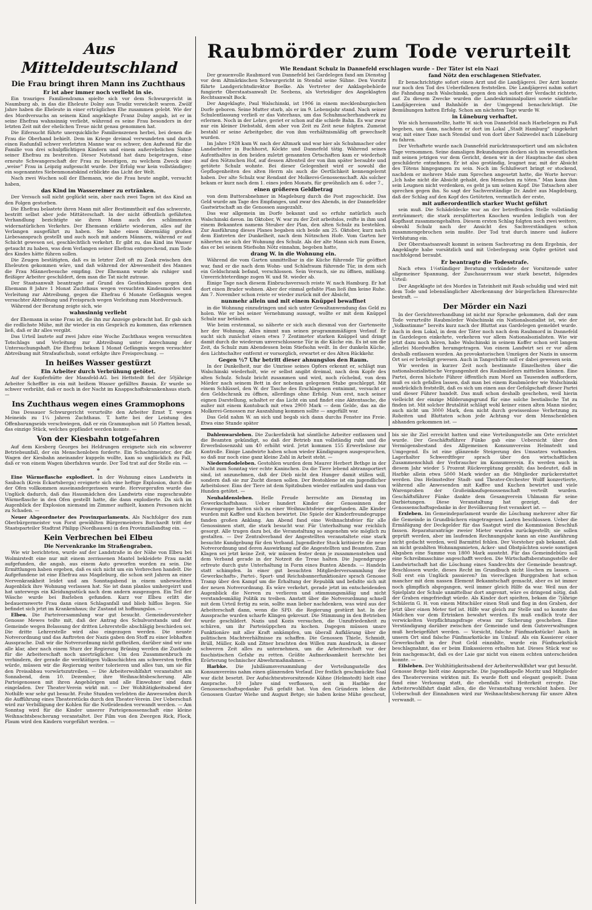Aus Mitteldeutschland
Die Frau bringt ihren Mann ins Zuchthaus
Er ist aber immer noch verliebt in sie.
Ein trauriges Familiendrama spielte sich vor dem Schwurgericht in Naumburg ab, in das die Eheleute Dolny aus Teudiz verwickelt waren. Zwölf Jahre haben die Eheleute in einer erträglichen Ehe zusammen gelebt. Wie der des Mordversuchs an seinem Kind angeklagte Franz Dolny angab, ist er in seine Ehefrau wahnsinnig verliebt, während es seine Frau besonders in der letzten Zeit mit der ehelichen Treue nicht genau genommen hat.
Die Eifersucht führte unerquickliche Familienszenen herbei, bei denen die Frau die Oberhand behielt. Dem im Kriege dreimal verwundeten und durch einen Radunfall schwer verletzten Manne war es schwer, den Aufwand für die Familie von drei schulpflichtigen Kindern und einem außerehelichen Sohne seiner Ehefrau zu bestreiten. Dieser Notstand hat dazu beigetragen, eine erneute Schwangerschaft der Frau zu beseitigen, zu welchem Zweck eine „weise“ Frau in Leipzig aufgesucht wurde. Der Erfolg war kein vollständiger; ein sogenanntes Siebenmonatskind erblickte das Licht der Welt.
Nach zwei Wochen soll der Ehemann, wie die Frau heute angibt, versucht haben,
das Kind im Wassereimer zu ertränken.
Der Versuch soll nicht geglückt sein, aber nach zwei Tagen ist das Kind an den Folgen gestorben.
Die Ehefrau belastete ihren Mann mit aller Bestimmtheit auf das schwerste, bestritt selbst aber jede Mittäterschaft. In der nicht öffentlich geführten Verhandlung bezichtigte sie ihren Mann auch des schlimmsten widernatürlichen Verkehrs. Der Ehemann erklärte wiederum, alles auf ihr Verlangen ausgeführt zu haben. Sie habe einen übermäßig großen Liebesanspruch gestellt und auch noch mit andern Männern, während er auf Schicht gewesen sei, geschlechtlich verkehrt. Er gibt zu, das Kind ins Wasser getaucht zu haben, was dem Verlangen seiner Ehefrau entsprechend, zum Tode des Kindes hätte führen sollen.
Die Zeugen bestätigten, daß es in letzter Zeit oft zu Zank zwischen den Eheleuten gekommen wäre, und daß während der Abwesenheit des Mannes die Frau Männerbesuche empfing. Der Ehemann wurde als ruhiger und fleißiger Arbeiter geschildert, dem man die Tat nicht zutraue.
Der Staatsanwalt beantragte auf Grund des Geständnisses gegen den Ehemann 8 Jahre 1 Monat Zuchthaus wegen versuchten Kindesmordes und Verleitung zur Abtreibung, gegen die Ehefrau 6 Monate Gefängnis wegen versuchter Abtreibung und Freispruch wegen Verleitung zum Mordversuch.
Während der Beratung zeigte sich, wie
wahnsinnig verliebt
der Ehemann in seine Frau ist, die ihn zur Anzeige gebracht hat. Er gab sich die redlichste Mühe, mit ihr wieder in ein Gespräch zu kommen, das erkennen ließ, daß er ihr alles vergibt.
Das Urteil lautete auf zwei Jahre eine Woche Zuchthaus wegen versuchten Totschlags und Verleitung zur Abtreibung unter Anrechnung der Untersuchungshaft. Die Ehefrau bekam 1 Monat Gefängnis wegen versuchter Abtreibung mit Strafaufschub, sonst erfolgte ihre Freisprechung. —
In heißes Wasser gestürzt
Ein Arbeiter durch Verbrühung getötet.
Auf der Kupferhütte der Mansfeld-AG. bei Hettstedt fiel der 50jährige Arbeiter Scheffler in ein mit heißem Wasser gefülltes Bassin. Er wurde so schwer verbrüht, daß er noch in der Nacht im Knappschaftskrankenhaus starb. —
Ins Zuchthaus wegen eines Grammophons
Das Dessauer Schwurgericht verurteilte den Arbeiter Ernst T. wegen Meineids zu 1¼ Jahren Zuchthaus. T. hatte bei der Leistung des Offenbarungseids verschwiegen, daß er ein Grammophon mit 50 Platten besaß, das einzige Stück, welches gepfändet werden konnte. —
Von der Kiesbahn totgefahren
Auf dem Kiesberg Georges bei Heldrungen ereignete sich ein schwerer Betriebsunfall, der ein Menschenleben forderte. Ein Schachtmeister, der die Wagen der Kiesbahn aneinander kuppeln wollte, kam so unglücklich zu Fall, daß er von einem Wagen überfahren wurde. Der Tod trat auf der Stelle ein. —
*
Eine Wärmeflasche explodiert. In der Wohnung eines Landwirts in Saubach (Kreis Eckartsberga) ereignete sich eine heftige Explosion, durch die der Ofen vollkommen auseinandergerissen wurde. Hervorgerufen wurde das Unglück dadurch, daß das Hausmädchen des Landwirts eine zugeschraubte Wärmeflasche in den Ofen gestellt hatte, die dann explodierte. Da sich im Augenblick der Explosion niemand im Zimmer aufhielt, kamen Personen nicht zu Schaden. —
Neuer Abgeordneter des Provinzparlaments. Als Nachfolger des zum Oberbürgermeister von Forst gewählten Bürgermeisters Borchardt tritt der Staatsparteiler Stadtrat Philipp (Nordhausen) in den Provinziallandtag ein. —
Kein Verbrechen bei Elbeu
Die Nervenkranke im Straßengraben.
Wie wir berichteten, wurde auf der Landstraße in der Nähe von Elbeu bei Wolmirstedt eine nur mit einem zerrissenen Mantel bekleidete Frau nackt aufgefunden, die angab, aus einem Auto geworfen worden zu sein. Die Ermittlungen haben ergeben, daß es sich nicht um ein Verbrechen handelt. Die Aufgefundene ist eine Ehefrau aus Magdeburg, die schon seit Jahren an einer Nervenkrankheit leidet und am Sonntagabend in einem unbewachten Augenblick ihre Wohnung verlassen hat. Sie ist dann planlos umhergeirrt und hat unterwegs ein Kleidungsstück nach dem andern ausgezogen. Ein Teil der Wäsche wurde bei Barleben gefunden. Kurz vor Elbeu erlitt die bedauernswerte Frau dann einen Schlaganfall und blieb hilflos liegen. Sie befindet sich jetzt im Krankenhaus; ihr Zustand ist hoffnungslos. —
Elbeu. Die Parteiversammlung war gut besucht. Gemeindevorsteher Genosse Mewes teilte mit, daß der Antrag des Schulvorstands und der Gemeinde wegen Belassung der dritten Lehrerstelle abschlägig beschieden sei. Die dritte Lehrerstelle wird also eingezogen werden. Die neuste Notverordnung und das Auftreten der Nazis gaben den Stoff zu einer lebhaften Aussprache. Daß wir die Notverordnung nicht gutheißen, darüber sind wir uns alle klar, aber nach einem Sturz der Regierung Brüning werden die Zustände für die Arbeiterschaft noch unerträglicher. Um den Zusammenbruch zu verhindern, der gerade die werktätigen Volksschichten am schwersten treffen würde, müssen wir die Regierung weiter tolerieren und alles tun, um sie für den Preisabbau vorwärtszutreiben. — Die Arbeiterwohlfahrt veranstaltet am Sonnabend, dem 10. Dezember, ihre Weihnachtsbescherung. Alle Parteigenossen mit ihren Angehörigen und alle Einwohner sind dazu eingeladen. Der Theater-Verein wirkt mit. — Der Wohltätigkeitsabend der Nothilfe war sehr gut besucht. Frohe Stunden verlebten die Anwesenden durch die Aufführung eines Theaterstücks durch den Theater-Verein. Der Ueberschuß wird zur Verbilligung der Kohlen für die Notleidenden verwandt werden. — Am Sonntag wird für die Kinder unserer Parteigenossenschaft eine kleine Weihnachtsbescherung veranstaltet. Der Film von den Zwergen Rick, Flock, Flaum wird den Kindern vorgeführt werden. —
Raubmörder zum Tode verurteilt
Wie Rendant Schulz in Dannefeld erschlagen wurde – Der Täter ist ein Nazi
Der grauenvolle Raubmord von Dannefeld bei Gardelegen fand am Dienstag vor dem Altmärkischen Schwurgericht in Stendal seine Sühne. Den Vorsitz führte Landgerichtsdirektor Boelke. Als Vertreter der Anklagebehörde fungierte Oberstaatsanwalt Dr. Seebens, als Verteidiger des Angeklagten Rechtsanwalt Bock.
Der Angeklagte, Paul Walschinski, ist 1906 in einem mecklenburgischen Dorfe geboren. Seine Mutter starb, als er im 9. Lebensjahr stand. Nach seiner Schulentlassung verließ er das Vaterhaus, um das Schuhmacherhandwerk zu erlernen. Noch in der Lehre, geriet er schon auf die schiefe Bahn. Es war zwar nur ein kleiner Diebstahl, dem aber von Zeit zu Zeit neue folgten. Zumeist bestahl er seine Arbeitgeber, die von ihm verhältnismäßig oft gewechselt wurden.
Im Jahre 1928 kam W. nach der Altmark und war hier als Schuhmacher oder Landarbeiter in Buchhorst, Köckte und Dannefeld tätig. Während seines Aufenthaltes in den beiden zuletzt genannten Ortschaften kam er wiederholt auf den Nötzschen Hof, auf dessen Altenteil der von ihm später beraubte und getötete Schulz wohnte. Bei dieser Gelegenheit wird er sowohl die Gepflogenheiten des alten Herrn als auch die Oertlichkeit kennengelernt haben. Der alte Schulz war Rendant der Molkerei-Genossenschaft. Als solcher bekam er kurz nach dem 1. eines jeden Monats, für gewöhnlich am 6. oder 7.,
einen größeren Geldbetrag
von dem Butterabnehmer in Magdeburg durch die Post zugeschickt. Das Geld wurde am Tage des Empfanges, und zwar des Abends, in der Dannefelder Gastwirtschaft an die Genossen ausgezahlt.
Das war allgemein im Dorfe bekannt und so erfuhr natürlich auch Walschinski davon. Im Oktober, W. war zu der Zeit arbeitslos, reifte in ihm und einem Bekannten namens Steuber der Plan, den alten Schulz zu bestehlen. Zur Ausführung dieses Planes begaben sich beide am 25. Oktober, kurz nach dem Eintreten der Dunkelheit, nach dem Nötzschen Hofe. Vom Garten her näherten sie sich der Wohnung des Schulz. Als der alte Mann sich zum Essen, das er bei seinem Stiefsohn Nötz einnahm, begeben hatte,
drang W. in die Wohnung ein.
Während die vom Garten unmittelbar in die Küche führende Tür geöffnet war, fand er die nach dem Wohn- und Schlafraum führende Tür, in dem sich ein Geldschrank befand, verschlossen. Sein Versuch, sie zu öffnen, mißlang. Unverrichteterdinge zogen W. und St. wieder ab.
Einige Tage nach diesem Einbruchsversuch reiste W. nach Hamburg. Er hat dort einen Bruder wohnen. Aber der einmal gefaßte Plan ließ ihm keine Ruhe. Am 7. November schon reiste er wieder zurück mit der Absicht,
nunmehr allein und mit einem Knüppel bewaffnet
in die Wohnung einzudringen und sich unter Gewaltanwendung das Geld zu holen. Wie er bei seiner Vernehmung aussagt, wollte er mit dem Knüppel Schulz nur betäuben.
Wie beim erstenmal, so näherte er sich auch diesmal von der Gartenseite her der Wohnung. Alles nimmt nun seinen programmmäßigen Verlauf. Er sucht sich zunächst einen etwa 7 Zentimeter starken Knüppel und dringt damit durch die wiederum unverschlossene Tür in die Küche ein. Es ist um die Zeit, da Schulz zum Abendessen beim Stiefsohn weilt. In der dunkeln Küche, den Lichtschalter entfernt er vorsorglich, erwartet er des Alten Rückkehr.
Gegen ½7 Uhr betritt dieser ahnungslos den Raum.
In der Dunkelheit, nur die Umrisse seines Opfers erkennt er, schlägt nun Walschinski wiederholt, wie er selbst angibt dreimal, nach dem Kopfe des alten Schulz. Schulz bricht zusammen und wird, noch röchelnd, von dem Mörder nach seinem Bett in der nebenan gelegenen Stube geschleppt. Mit einem Schlüssel, den W. der Tasche des Erschlagenen entnimmt, versucht er den Geldschrank zu öffnen, allerdings ohne Erfolg. Nun erst, nach seiner eignen Darstellung, schaltet er das Licht ein und findet eine Aktentasche, die außer mit einem Kontobuch mit etwa 2900 Mark — dem Gelde, das an die Molkerei-Genossen zur Auszahlung kommen sollte — angefüllt war.
Das Geld nahm W. an sich und begab sich dann durchs Fenster ins Freie. Etwa eine Stunde später
fand Nötz den erschlagenen Stiefvater.
Er benachrichtigte sofort einen Arzt und die Landjägerei. Der Arzt konnte nur noch den Tod des Ueberfallenen feststellen. Die Landjägerei nahm sofort die Fahndung nach Walschinski, gegen den sich sofort der Verdacht richtete, auf. Zu diesem Zwecke wurden die Landeskriminalpolizei sowie sämtliche Landjägereien und Bahnhöfe in der Umgegend benachrichtigt. Die Bemühungen hatten Erfolg. Schon am nächsten Tage wurde W.
in Lüneburg verhaftet.
Wie sich herausstellte, hatte W. sich von Dannefeld nach Harbelegen zu Fuß begeben, um dann, nachdem er dort im Lokal „Stadt Hamburg“ eingekehrt war, mit einer Taxe nach Stendal und von dort über Salzwedel nach Lüneburg zu fahren.
Der Verhaftete wurde nach Dannefeld zurücktransportiert und am nächsten Tage vernommen. Seine damaligen Bekundungen decken sich im wesentlichen mit seinen jetzigen vor dem Gericht, denen wir in der Hauptsache das oben geschilderte entnehmen. Er ist also geständig, leugnet nur, mit der Absicht des Tötens hingegangen zu sein. Noch im Schlußwort bringt er stockend, nachdem er mehrere Male zum Sprechen angesetzt hatte, die Worte hervor: „Ich habe nicht die Absicht gehabt, den Menschen zu töten.“ Man kann ihm sein Leugnen nicht verdenken, es geht ja um seinen Kopf. Die Tatsachen aber sprechen gegen ihn. So sagt der Sachverständige Dr. André aus Magdeburg, daß der Schlag auf den Kopf des Getöteten, vermutlich der erste,
mit außerordentlich starker Wucht geführt
sein muß. Die Schädeldecke war an der betreffenden Stelle vollständig zertrümmert; die stark zersplitterten Knochen wurden lediglich von der Kopfhaut zusammengehalten. Diesem ersten Schlag folgten noch zwei weitere, obwohl Schulz nach der Ansicht des Sachverständigen schon zusammengebrochen sein mußte. Der Tod trat durch innere und äußere Verblutung ein.
Der Oberstaatsanwalt kommt in seinem Sachvortrag zu dem Ergebnis, der Angeklagte habe vorsätzlich und mit Ueberlegung sein Opfer getötet und nachfolgend beraubt.
Er beantragte die Todesstrafe.
Nach etwa 1½stündiger Beratung verkündete der Vorsitzende unter allgemeiner Spannung, der Zuschauerraum war stark besetzt, folgendes Urteil:
Der Angeklagte ist des Mordes in Tateinheit mit Raub schuldig und wird mit dem Tode und lebenslänglicher Aberkennung der bürgerlichen Ehrenrechte bestraft. —
Der Mörder ein Nazi
In der Gerichtsverhandlung ist nicht zur Sprache gekommen, daß der zum Tode verurteilte Raubmörder Walschinski ein Nationalsozialist ist, wie der „Volksstimme“ bereits kurz nach der Bluttat aus Gardelegen gemeldet wurde. Auch in dem Lokal, in dem der Täter noch nach dem Raubmord in Dannefeld in Gardelegen einkehrte, verkehren vor allem Nationalsozialisten. Wie wir jetzt dazu noch hören, habe Walschinski in seinem Koffer schon seit langem allerlei Mordwaffen herumgetragen. Von einem Landwirt sei er vor allem deshalb entlassen worden. An provokatorischen Umzügen der Nazis in unserm Ort sei er beteiligt gewesen. Auch in Tangerhütte soll er dabei gewesen sein.
Wir werden in kurzer Zeit noch bestimmte Einzelheiten über die nationalsozialistische Vergangenheit des Raubmörders mitteilen können. Eine Partei, deren höchste Führer öffentlich zum Mord an Tausenden auffordern, muß es sich gefallen lassen, daß man bei einem Raubmörder wie Walschinski ausdrücklich feststellt, daß es sich um einen aus der Gefolgschaft dieser Partei und dieser Führer handelt. Das muß schon deshalb geschehen, weil hierin vielleicht der einzige Milderungsgrund für eine solche bestialische Tat zu finden ist. Mit solcher Brutalität schlägt wohl keiner einen alten Mann nieder, auch nicht um 3000 Mark, dem nicht durch gewissenlose Verhetzung zu Roheiten und Bluttaten schon jede Achtung vor dem Menschenleben abhanden gekommen ist. —
Dahlenwarsleben. Die Zuckerfabrik hat sämtliche Arbeiter entlassen und die Beamten gekündigt, so daß der Betrieb nun vollständig ruht und die Erwerbslosenzahl um 40 erhöht wird. Jetzt kommen 155 Erwerbslose zur Kontrolle. Einige Landwirte haben schon wieder Kündigungen ausgesprochen, so daß nur noch eine ganz kleine Zahl in Arbeit steht. —
Niederndodeleben. Gestohlen wurden dem Maurer Herbert Bethge in der Nacht zum Sonntag vier echte Kaninchen. Da die Tiere lebend abtransportiert sind, ist anzunehmen, daß der Dieb nicht den Hunger damit stillen will, sondern daß sie zur Zucht dienen sollen. Der Bestohlene ist ein jugendlicher Arbeitsloser. Eins der Tiere ist dem Spitzbuben wieder entlaufen und dann von Hunden getötet. —
Neuhaldensleben. Helle Freude herrschte am Dienstag im Gewerkschaftshaus. Ueber hundert Kinder der Genossinnen der Frauengruppe hatten sich zu einer Weihnachtsfeier eingefunden. Alle Kinder wurden mit Kaffee und Kuchen bewirtet. Die Spiele der Kinderfreundegruppe fanden großen Anklang. Am Abend fand eine Weihnachtsfeier für alle Genossinnen statt, die stark besucht war. Für Unterhaltung war reichlich gesorgt. Alle trugen dazu bei, die Veranstaltung so angenehm wie möglich zu gestalten. — Der Zentralverband der Angestellten veranstaltete eine stark besuchte Kundgebung für den Verband. Jugendleiter Stock kritisierte die neue Notverordnung und deren Auswirkung auf die Angestellten und Beamten. Zum Klagen sei jetzt keine Zeit, wir müssen fester denn je zusammenstehen und dem Verband gerade in der Notzeit die Treue halten. Die Jugendgruppe erfreute durch gute Unterhaltung in Form eines Bunten Abends. — Handeln statt schimpfen. In einer gut besuchten Mitgliederversammlung der Gewerkschafts-, Partei-, Sport- und Reichsbannerfunktionäre sprach Genosse Tramp über den Kampf um die Erhaltung der Republik und befaßte sich mit der neuen Notverordnung. Es wäre verkehrt, gerade jetzt im entscheidenden Augenblick die Nerven zu verlieren und stimmungsmäßig und nicht verstandesmäßig Politik zu treiben. Anstatt über die Notverordnung schnell mit dem Urteil fertig zu sein, sollte man lieber nachdenken, was wird aus der Arbeiterschaft dann, wenn die SPD. die Regierung gestürzt hat. In der Aussprache wurden scharfe Klingen gekreuzt. Die Stimmung in den Betrieben wurde geschildert. Nazis und Kozis versuchen, die Unzufriedenheit zu schüren, um ihr Parteisüppchen zu kochen. Dagegen müssen unsre Funktionäre mit aller Kraft ankämpfen, um überall Aufklärung über die politischen Machtverhältnisse zu schaffen. Die Genossen Thiele, Schmidt, Brüll, Müller, Kolb und Zitner brachten den Willen zum Ausdruck, in dieser schweren Zeit alles zu unternehmen, um die Arbeiterschaft vor der faschistischen Gefahr zu retten. Größte Aufmerksamkeit herrschte bei Erörterung technischer Abwehrmaßnahmen. —
Harbke. Die Jubiläumsversammlung der Verteilungsstelle des Konsumvereins nahm einen glänzenden Verlauf. Der festlich geschmückte Saal war dicht besetzt. Der Aufsichtsratsvorsitzende Kühne (Helmstedt) hielt eine Ansprache. 10 Jahre sind verflossen, seit in Harbke der Genossenschaftsgedanke Fuß gefaßt hat. Von den Gründern leben die Genossen Gustav Wiehe und August Betge; sie haben keine Mühe gescheut, bis sie ihr Ziel erreicht hatten und eine Verteilungsstelle am Orte errichtet wurde. Der Geschäftsführer Fünke gab eine Uebersicht über den Vermögensbestand des Allgemeinen Konsumvereins Helmstedt und Umgegend. Es ist eine glänzende Steigerung des Umsatzes vorhanden. Lagerhalter Schwerdtfeger sprach über den wirtschaftlichen Zusammenschluß der Verbraucher im Konsumverein. Es werden auch in diesem Jahr wieder 5 Prozent Rückvergütung gezahlt; das bedeutet, daß in Harbke allein etwa 5000 Mark wieder an die Mitglieder zurückerstattet werden. Das Helmstedter Stadt- und Theater-Orchester Wolff konzertierte, während alle Anwesenden mit Kaffee und Kuchen bewirtet und viele Warenproben der Großeinkaufsgenossenschaft verteilt wurden. Geschäftsführer Fünke dankte dem Gesangverein Uhlmann für seine Darbietungen. Diese Veranstaltung hat gezeigt, daß der Genossenschaftsgedanke in der Bevölkerung fest verankert ist. —
Erxleben. Im Gemeindeparlament wurde die Löschung mehrerer alter für die Gemeinde in Grundbüchern eingetragenen Lasten beschlossen. Ueber die Ermäßigung der Deckgelder für das Saatgut wird die Kommission Beschluß fassen. Reparaturanträge zweier Mieter wurden zurückgestellt; sie sollen geprüft werden, aber im laufenden Rechnungsjahr kann an eine Ausführung nicht gedacht werden, weil Barmittel fehlen. Der Vorsteher gab bekannt, daß an nicht gezahlten Wohnungsmieten, Acker- und Obstpächten sowie sonstigen Abgaben eine Summe von 1800 Mark aussteht. Für das Gemeindebüro soll eine Schreibmaschine angeschafft werden. Die Wirtschaftsberatungsstelle der Landwirtschaft hat die Löschung eines Sandrechts der Gemeinde beantragt. Beschlossen wurde, dieses Recht im Grundbuch nicht löschen zu lassen. — Soll erst ein Unglück passieren? Im vierecligen Burggraben hat schon mancher mit dem nassen Element Bekanntschaft gemacht, aber es ist immer noch glimpflich abgegangen, weil immer gleich Hilfe da war. Weil nun der Spielplatz der Schule unmittelbar dort angrenzt, wäre es dringend nötig, daß der Graben eingefriedigt würde. Als Kinder dort spielten, bekam die 7jährige Schülerin G. H. von einem Mitschüler einen Stoß und flog in den Graben, der jetzt über einen Meter tief ist. Hilfe war gleich zur Stelle und so konnte das Mädchen vor dem Ertrinken bewahrt werden. Es muß endlich trotz der verwickelten Verpflichtungsfrage etwas zur Sicherung geschehen. Eine Verständigung darüber zwischen der Gemeinde und dem Gutsverwaltungen muß herbeigeführt werden. — Vorsicht, falsche Fünfmarkstücke! Auch in unsern Ort sind falsche Fünfmarkstücke im Umlauf. Als ein Kassierer einer Gewerkschaft in der Post Geld einzahlte, wurde ein Fünfmarkstück beschlagnahmt, das er beim Einkassieren erhalten hat. Dieses Stück war so fein nachgemacht, daß es der Laie gar nicht von einem echten unterscheiden konnte. —
Eilsleben. Der Wohltätigkeitsabend der Arbeiterwohlfahrt war gut besucht. Genosse Betge hielt eine Ansprache. Die Jugendkapelle Moritz und Mitglieder des Theatervereins wirkten mit. Es wurde flott und elegant gespielt. Dann fand eine Verlosung statt, die ebenfalls viel Heiterkeit erregte. Die Arbeiterwohlfahrt dankt allen, die die Veranstaltung verschönt haben. Der Ueberschuß der Einnahmen wird zur Weihnachtsbescherung für unsre Alten verwandt. —